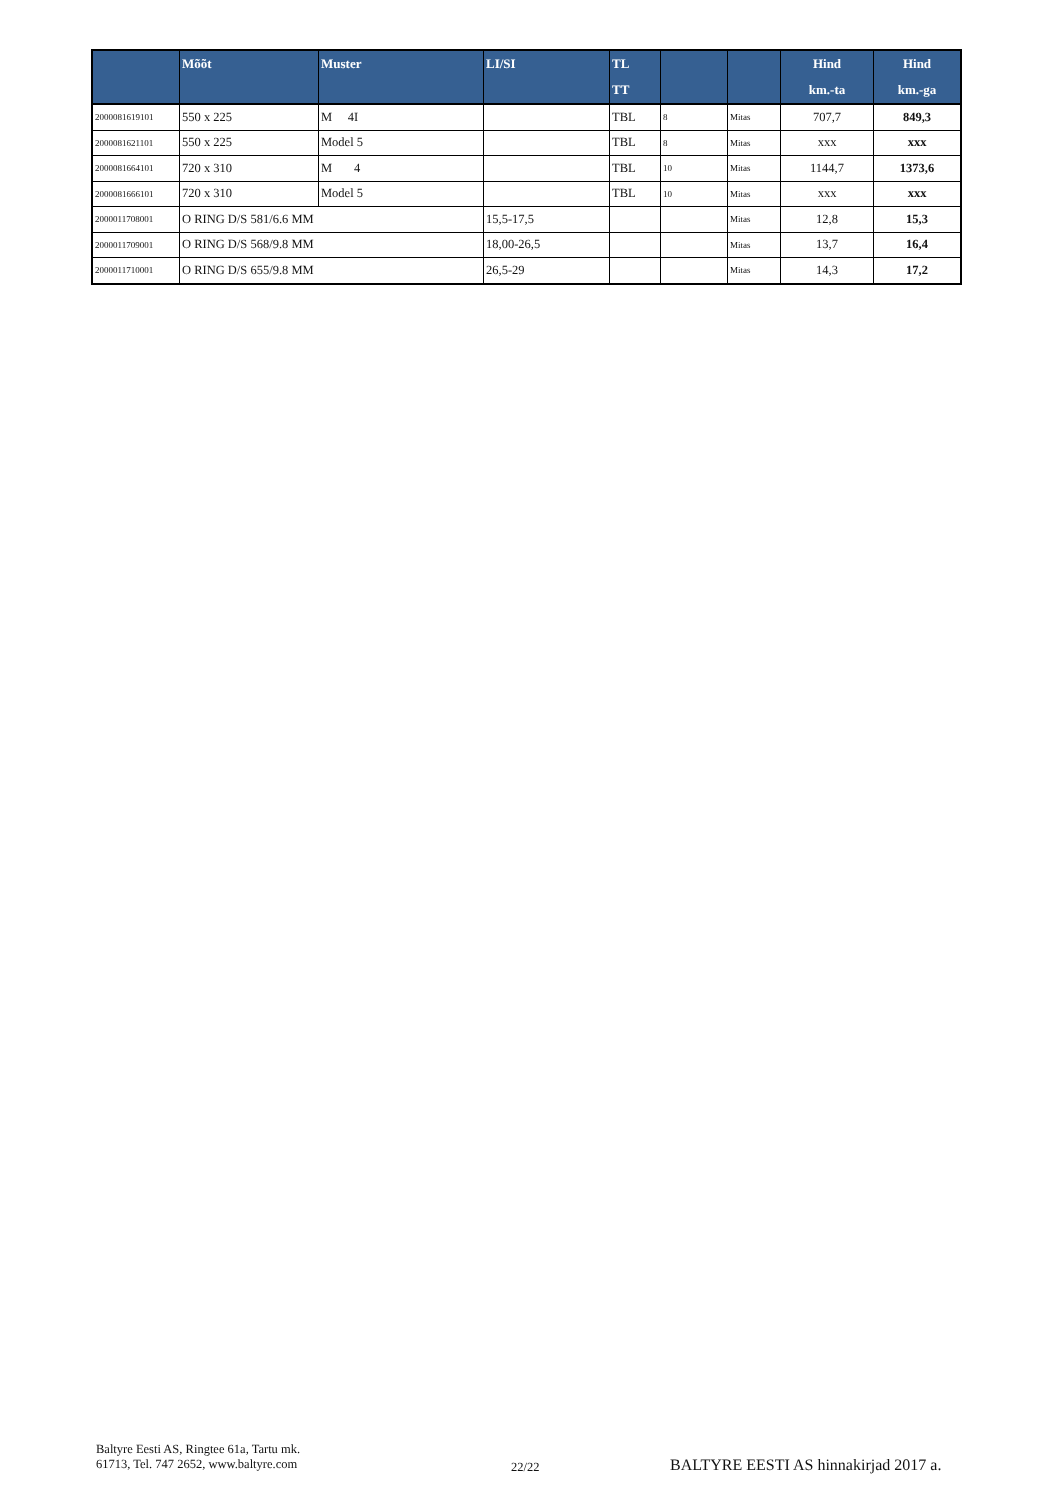| | Mõõt | Muster | LI/SI | TL TT | | | Hind km.-ta | Hind km.-ga |
| --- | --- | --- | --- | --- | --- | --- | --- | --- |
| 2000081619101 | 550 x 225 | M 4I | | TBL | 8 | Mitas | 707,7 | 849,3 |
| 2000081621101 | 550 x 225 | Model 5 | | TBL | 8 | Mitas | xxx | xxx |
| 2000081664101 | 720 x 310 | M 4 | | TBL | 10 | Mitas | 1144,7 | 1373,6 |
| 2000081666101 | 720 x 310 | Model 5 | | TBL | 10 | Mitas | xxx | xxx |
| 2000011708001 | O RING D/S 581/6.6 MM | | 15,5-17,5 | | | Mitas | 12,8 | 15,3 |
| 2000011709001 | O RING D/S 568/9.8 MM | | 18,00-26,5 | | | Mitas | 13,7 | 16,4 |
| 2000011710001 | O RING D/S 655/9.8 MM | | 26,5-29 | | | Mitas | 14,3 | 17,2 |
Baltyre Eesti AS, Ringtee 61a, Tartu mk.
61713, Tel. 747 2652, www.baltyre.com
22/22
BALTYRE EESTI AS hinnakirjad 2017 a.